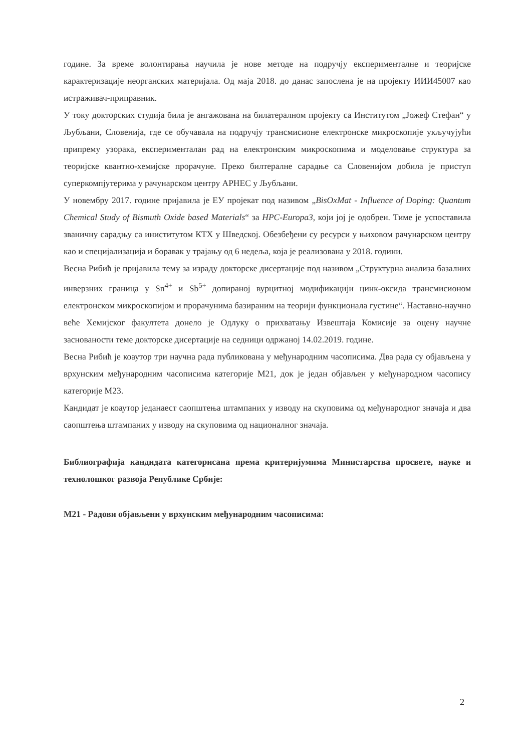године. За време волонтирања научила је нове методе на подручју експерименталне и теоријске карактеризације неорганских материјала. Од маја 2018. до данас запослена је на пројекту ИИИ45007 као истраживач-приправник.
У току докторских студија била је ангажована на билатералном пројекту са Институтом „Јожеф Стефан“ у Љубљани, Словенија, где се обучавала на подручју трансмисионе електронске микроскопије укључујући припрему узорака, експерименталан рад на електронским микроскопима и моделовање структура за теоријске квантно-хемијске прорачуне. Преко билтералне сарадње са Словенијом добила је приступ суперкомпјутерима у рачунарском центру АРНЕС у Љубљани.
У новембру 2017. године пријавила је ЕУ пројекат под називом „BisOxMat - Influence of Doping: Quantum Chemical Study of Bismuth Oxide based Materials“ за HPC-Europa3, који јој је одобрен. Тиме је успоставила званичну сарадњу са иниститутом КТХ у Шведској. Обезбеђени су ресурси у њиховом рачунарском центру као и специјализација и боравак у трајању од 6 недеља, која је реализована у 2018. години.
Весна Рибић је пријавила тему за израду докторске дисертације под називом „Структурна анализа базалних инверзних граница у Sn<sup>4+</sup> и Sb<sup>5+</sup> допираној вурцитној модификацији цинк-оксида трансмисионом електронском микроскопијом и прорачунима базираним на теорији функционала густине“. Наставно-научно веће Хемијског факултета донело је Одлуку о прихватању Извештаја Комисије за оцену научне заснованости теме докторске дисертације на седници одржаној 14.02.2019. године.
Весна Рибић је коаутор три научна рада публикована у међународним часописима. Два рада су објављена у врхунским међународним часописима категорије М21, док је један објављен у међународном часопису категорије М23.
Кандидат је коаутор једанаест саопштења штампаних у изводу на скуповима од међународног значаја и два саопштења штампаних у изводу на скуповима од националног значаја.
Библиографија кандидата категорисана према критеријумима Министарства просвете, науке и технолошког развоја Републике Србије:
М21 - Радови објављени у врхунским међународним часописима:
2